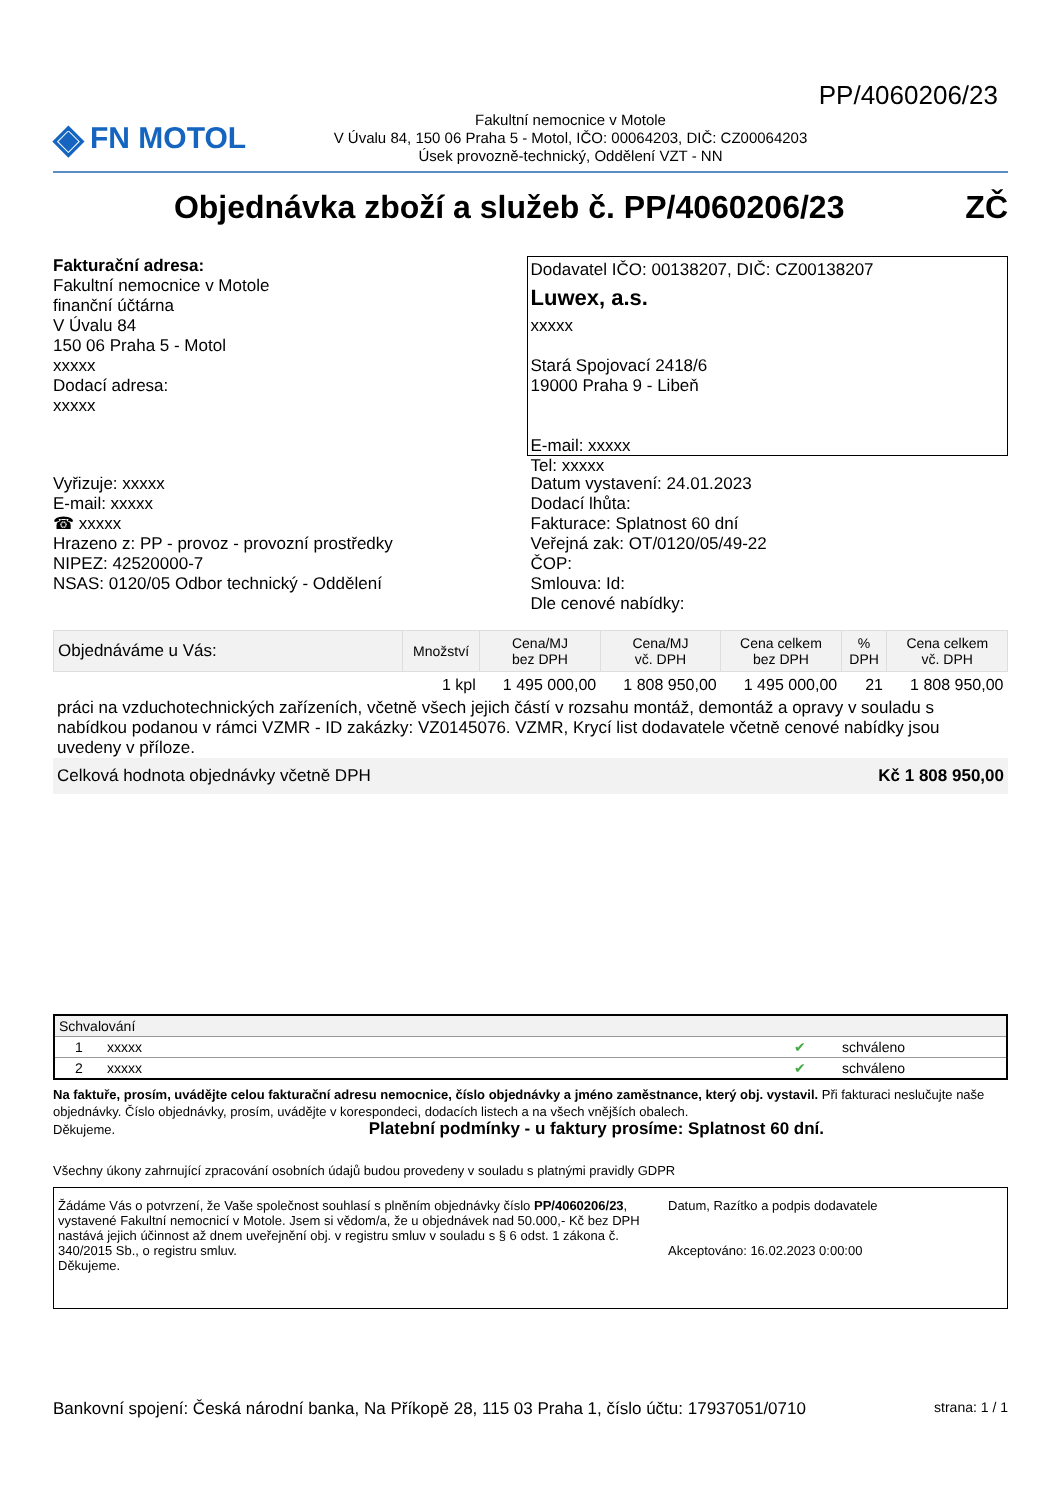PP/4060206/23
◈ FN MOTOL
Fakultní nemocnice v Motole
V Úvalu 84, 150 06 Praha 5 - Motol, IČO: 00064203, DIČ: CZ00064203
Úsek provozně-technický, Oddělení VZT - NN
Objednávka zboží a služeb č. PP/4060206/23 ZČ
Fakturační adresa:
Fakultní nemocnice v Motole
finanční účtárna
V Úvalu 84
150 06 Praha 5 - Motol
xxxxx
Dodací adresa:
xxxxx
Dodavatel IČO: 00138207, DIČ: CZ00138207
Luwex, a.s.
xxxxx
Stará Spojovací 2418/6
19000 Praha 9 - Libeň
E-mail: xxxxx
Tel: xxxxx
Vyřizuje: xxxxx
E-mail: xxxxx
☎ xxxxx
Hrazeno z: PP - provoz - provozní prostředky
NIPEZ: 42520000-7
NSAS: 0120/05 Odbor technický - Oddělení
Datum vystavení: 24.01.2023
Dodací lhůta:
Fakturace: Splatnost 60 dní
Veřejná zak: OT/0120/05/49-22
ČOP:
Smlouva: Id:
Dle cenové nabídky:
| Objednáváme u Vás: | Množství | Cena/MJ bez DPH | Cena/MJ vč. DPH | Cena celkem bez DPH | % DPH | Cena celkem vč. DPH |
| --- | --- | --- | --- | --- | --- | --- |
| | 1 kpl | 1 495 000,00 | 1 808 950,00 | 1 495 000,00 | 21 | 1 808 950,00 |
práci na vzduchotechnických zařízeních, včetně všech jejich částí v rozsahu montáž, demontáž a opravy v souladu s nabídkou podanou v rámci VZMR - ID zakázky: VZ0145076. VZMR, Krycí list dodavatele včetně cenové nabídky jsou uvedeny v příloze.
Celková hodnota objednávky včetně DPH Kč 1 808 950,00
| Schvalování | | | |
| 1 | xxxxx | ✔ | schváleno |
| 2 | xxxxx | ✔ | schváleno |
Na faktuře, prosím, uvádějte celou fakturační adresu nemocnice, číslo objednávky a jméno zaměstnance, který obj. vystavil. Při fakturaci neslučujte naše objednávky. Číslo objednávky, prosím, uvádějte v korespondeci, dodacích listech a na všech vnějších obalech.
Děkujeme. Platební podmínky - u faktury prosíme: Splatnost 60 dní.
Všechny úkony zahrnující zpracování osobních údajů budou provedeny v souladu s platnými pravidly GDPR
Žádáme Vás o potvrzení, že Vaše společnost souhlasí s plněním objednávky číslo PP/4060206/23, vystavené Fakultní nemocnicí v Motole. Jsem si vědom/a, že u objednávek nad 50.000,- Kč bez DPH nastává jejich účinnost až dnem uveřejnění obj. v registru smluv v souladu s § 6 odst. 1 zákona č. 340/2015 Sb., o registru smluv.
Děkujeme.
Datum, Razítko a podpis dodavatele
Akceptováno: 16.02.2023 0:00:00
Bankovní spojení: Česká národní banka, Na Příkopě 28, 115 03 Praha 1, číslo účtu: 17937051/0710 strana: 1 / 1